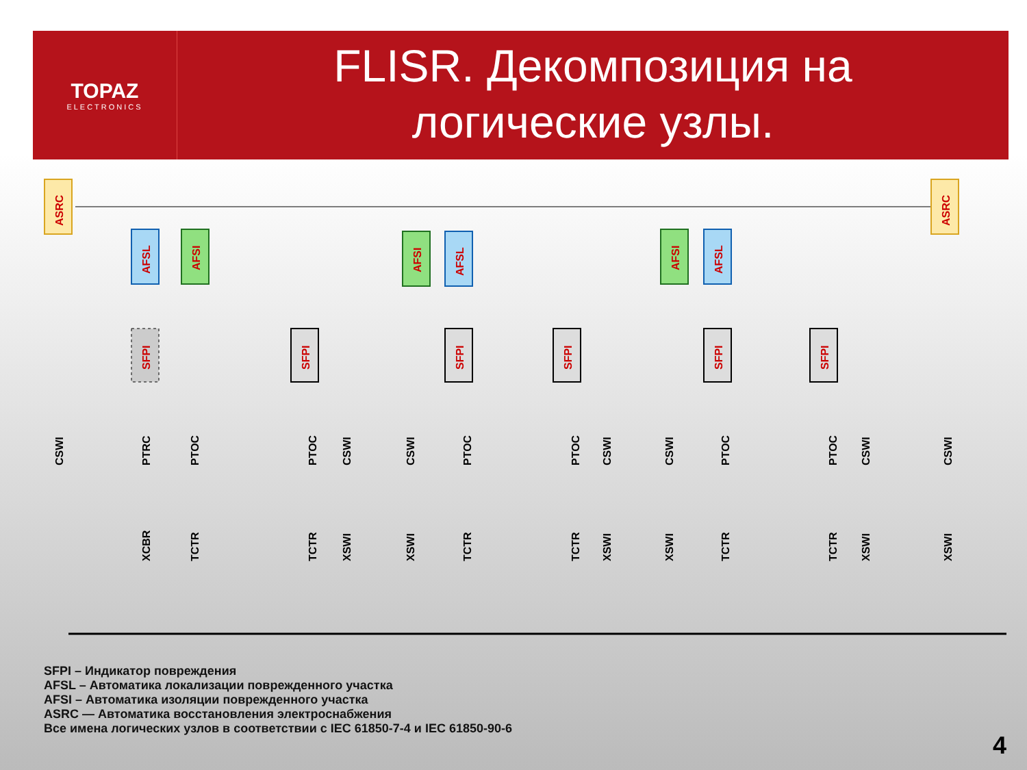TOPAZ
ELECTRONICS
FLISR. Декомпозиция на
логические узлы.
ASRC
ASRC
AFSL
AFSI
AFSI
AFSL
AFSI
AFSL
SFPI
SFPI
SFPI
SFPI
SFPI
SFPI
CSWI
PTRC
PTOC
PTOC
CSWI
CSWI
PTOC
PTOC
CSWI
CSWI
PTOC
PTOC
CSWI
CSWI
XCBR
TCTR
TCTR
XSWI
XSWI
TCTR
TCTR
XSWI
XSWI
TCTR
TCTR
XSWI
XSWI
SFPI – Индикатор повреждения
AFSL – Автоматика локализации поврежденного участка
AFSI – Автоматика изоляции поврежденного участка
ASRC — Автоматика восстановления электроснабжения
Все имена логических узлов в соответствии с IEC 61850-7-4 и IEC 61850-90-6
4